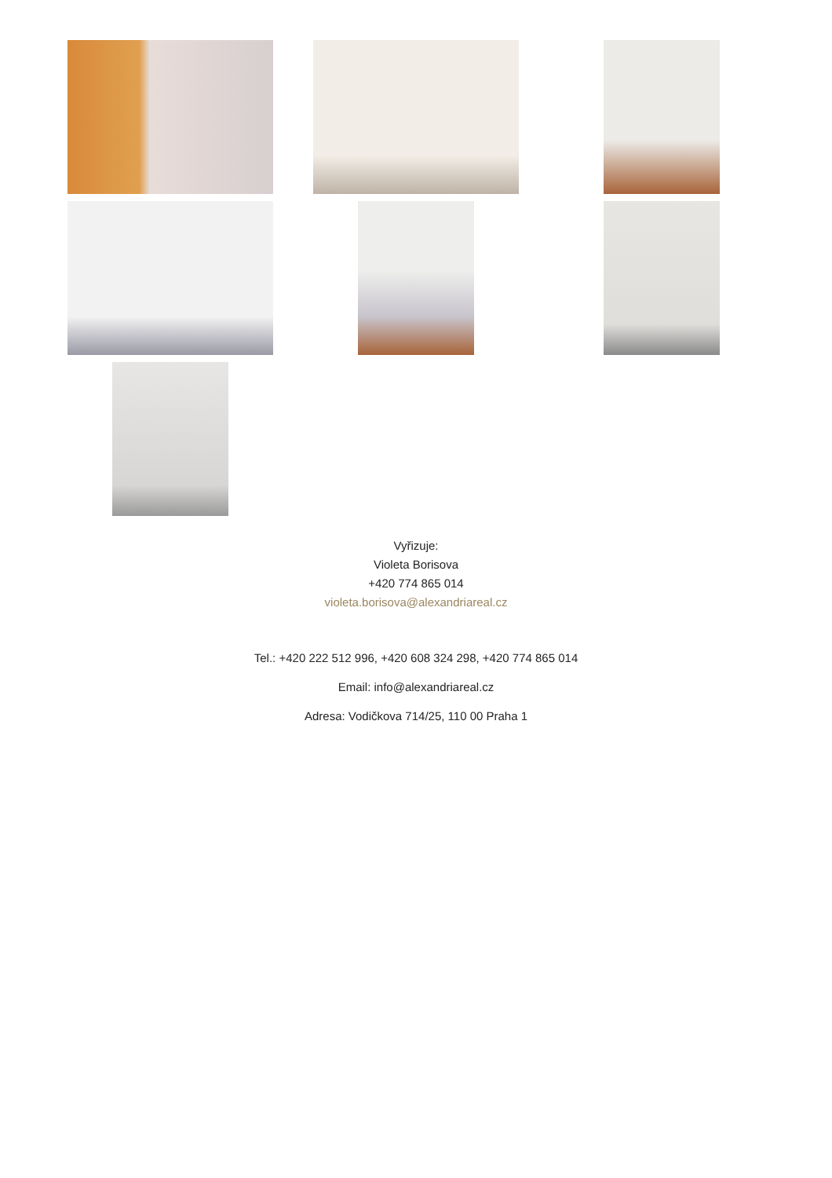Vyřizuje:
Violeta Borisova
+420 774 865 014
violeta.borisova@alexandriareal.cz
Tel.: +420 222 512 996, +420 608 324 298, +420 774 865 014
Email: info@alexandriareal.cz
Adresa: Vodičkova 714/25, 110 00 Praha 1